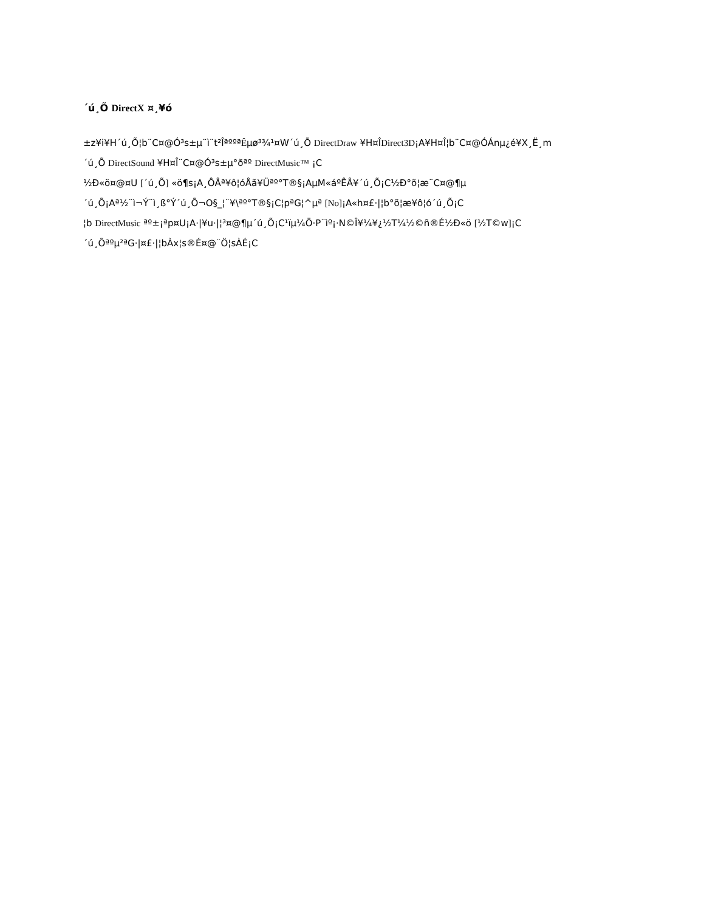´ú¸Õ DirectX ¤¸¥ó
±z¥i¥H´ú¸Õ¦b¨C¤@Ó³s±µ¨ì¨t²ÎªººªÊµø³¾¹¤W´ú¸Õ DirectDraw ¥H¤ÎDirect3D¡A¥H¤Î¦b¨C¤@ÓÁnµ¿é¥X¸Ë¸m
´ú¸Õ DirectSound ¥H¤Î¨C¤@Ó³s±µ°ðªº DirectMusic™ ¡C
½Ð«ö¤@¤U [´ú¸Õ] «ö¶s¡A¸ÔÅª¥ô¦óÅã¥Üªº°T®§¡AµM«áºÊÅ¥´ú¸Õ¡C½Ð°õ¦æ¨C¤@¶µ
´ú¸Õ¡Aª½¨ì¬Ý¨ì¸ß°Ý´ú¸Õ¬O§_¦¨¥\ªº°T®§¡C¦pªG¦^µª [No]¡A«h¤£·|¦b°õ¦æ¥ô¦ó´ú¸Õ¡C
¦b DirectMusic ªº±¡ªp¤U¡A·|¥u·|¦³¤@¶µ´ú¸Õ¡C¹ïµ¼Ö·P¨ìº¡·N©Î¥¼¥¿½T¼½©ñ®É½Ð«ö [½T©w]¡C
´ú¸Õªºµ²ªG·|¤£·|¦bÀx¦s®É¤@¨Ö¦sÀÉ¡C